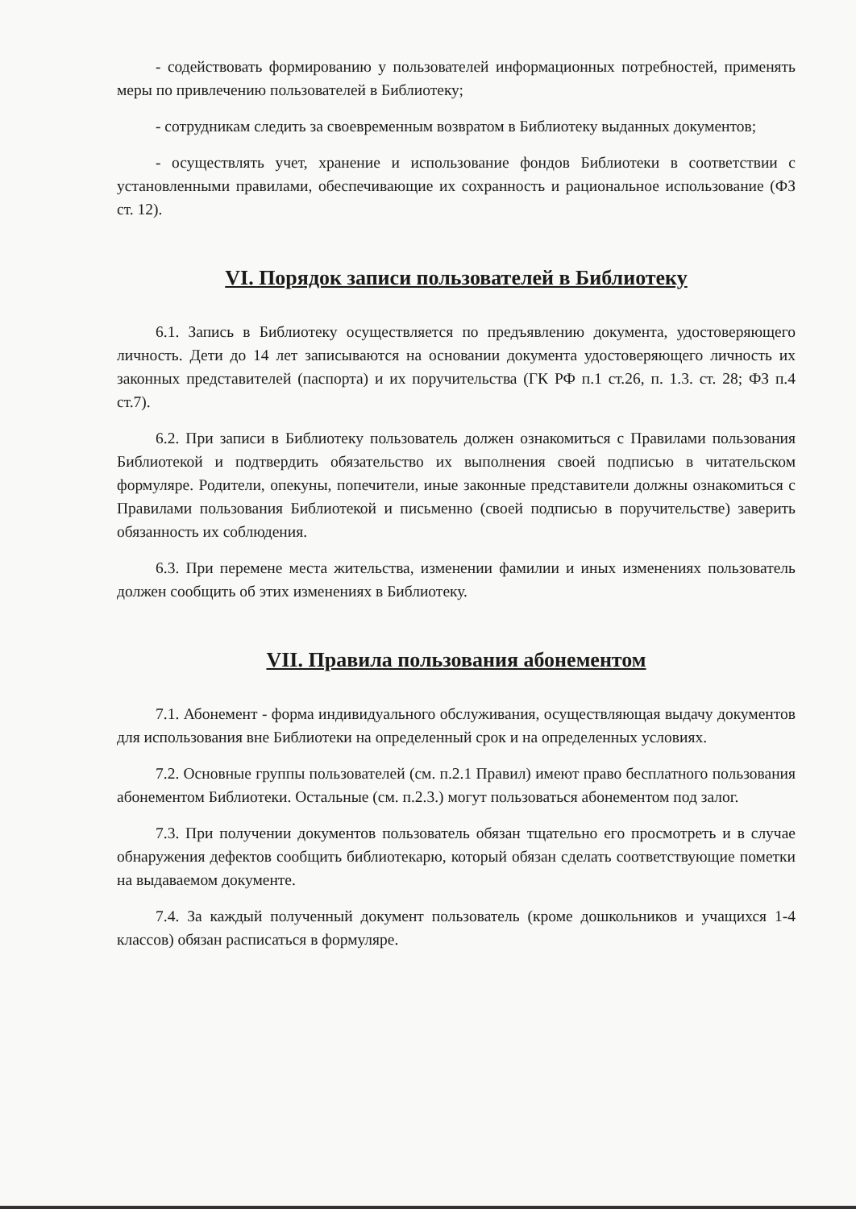- содействовать формированию у пользователей информационных потребностей, применять меры по привлечению пользователей в Библиотеку;
- сотрудникам следить за своевременным возвратом в Библиотеку выданных документов;
- осуществлять учет, хранение и использование фондов Библиотеки в соответствии с установленными правилами, обеспечивающие их сохранность и рациональное использование (ФЗ ст. 12).
VI. Порядок записи пользователей в Библиотеку
6.1. Запись в Библиотеку осуществляется по предъявлению документа, удостоверяющего личность. Дети до 14 лет записываются на основании документа удостоверяющего личность их законных представителей (паспорта) и их поручительства (ГК РФ п.1 ст.26, п. 1.3. ст. 28; ФЗ п.4 ст.7).
6.2. При записи в Библиотеку пользователь должен ознакомиться с Правилами пользования Библиотекой и подтвердить обязательство их выполнения своей подписью в читательском формуляре. Родители, опекуны, попечители, иные законные представители должны ознакомиться с Правилами пользования Библиотекой и письменно (своей подписью в поручительстве) заверить обязанность их соблюдения.
6.3. При перемене места жительства, изменении фамилии и иных изменениях пользователь должен сообщить об этих изменениях в Библиотеку.
VII. Правила пользования абонементом
7.1. Абонемент - форма индивидуального обслуживания, осуществляющая выдачу документов для использования вне Библиотеки на определенный срок и на определенных условиях.
7.2. Основные группы пользователей (см. п.2.1 Правил) имеют право бесплатного пользования абонементом Библиотеки. Остальные (см. п.2.3.) могут пользоваться абонементом под залог.
7.3. При получении документов пользователь обязан тщательно его просмотреть и в случае обнаружения дефектов сообщить библиотекарю, который обязан сделать соответствующие пометки на выдаваемом документе.
7.4. За каждый полученный документ пользователь (кроме дошкольников и учащихся 1-4 классов) обязан расписаться в формуляре.